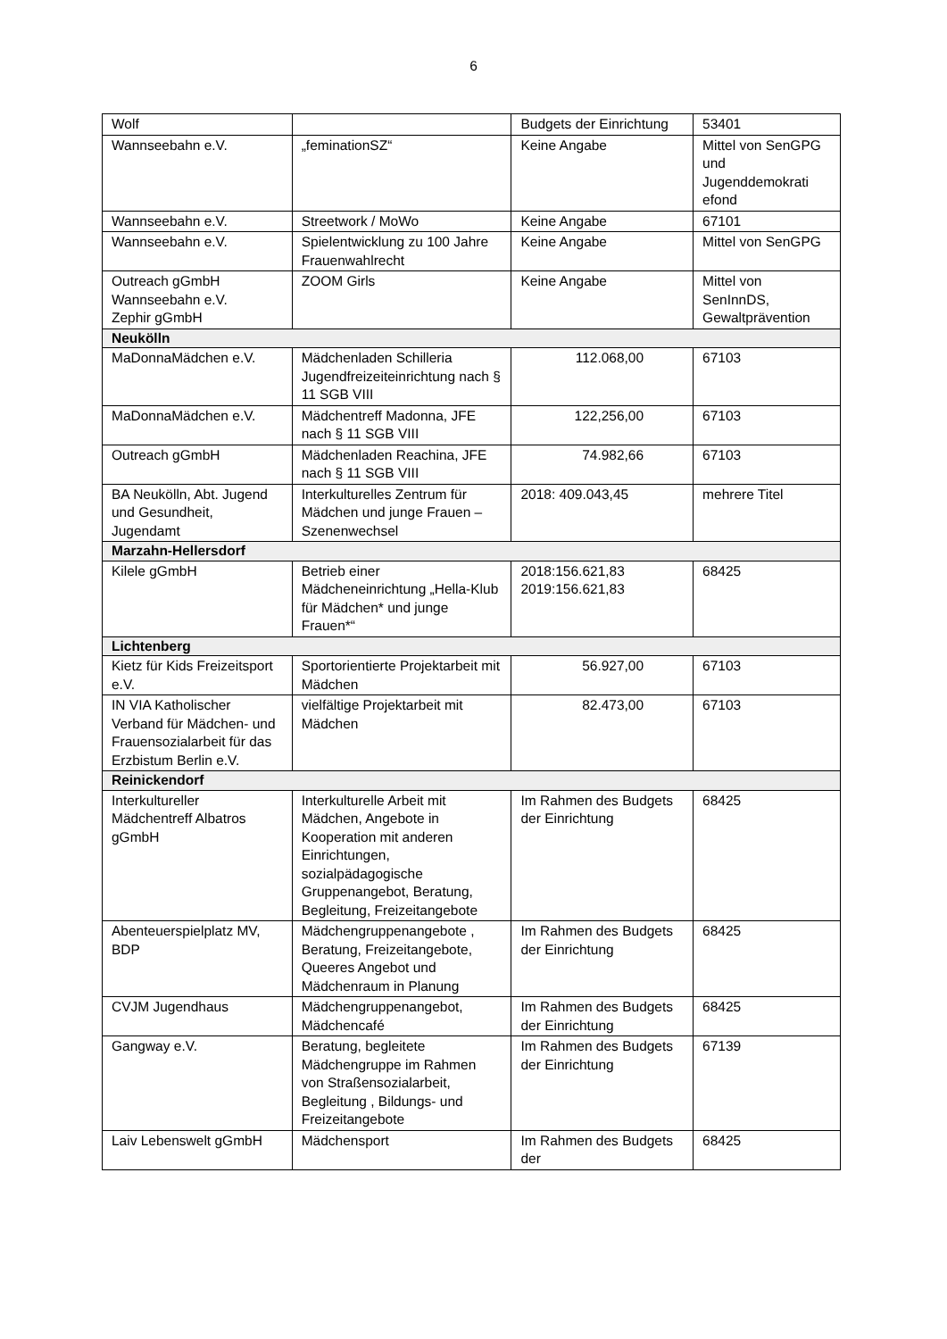6
| Wolf | | Budgets der Einrichtung | 53401 |
| Wannseebahn e.V. | „feminationSZ“ | Keine Angabe | Mittel von SenGPG und Jugenddemokrati efond |
| Wannseebahn e.V. | Streetwork / MoWo | Keine Angabe | 67101 |
| Wannseebahn e.V. | Spielentwicklung zu 100 Jahre Frauenwahlrecht | Keine Angabe | Mittel von SenGPG |
| Outreach gGmbH Wannseebahn e.V. Zephir gGmbH | ZOOM Girls | Keine Angabe | Mittel von SenInnDS, Gewaltprävention |
| Neukölln | | | |
| MaDonnaMädchen e.V. | Mädchenladen Schilleria Jugendfreizeiteinrichtung nach § 11 SGB VIII | 112.068,00 | 67103 |
| MaDonnaMädchen e.V. | Mädchentreff Madonna, JFE nach § 11 SGB VIII | 122,256,00 | 67103 |
| Outreach gGmbH | Mädchenladen Reachina, JFE nach § 11 SGB VIII | 74.982,66 | 67103 |
| BA Neukölln, Abt. Jugend und Gesundheit, Jugendamt | Interkulturelles Zentrum für Mädchen und junge Frauen – Szenenwechsel | 2018: 409.043,45 | mehrere Titel |
| Marzahn-Hellersdorf | | | |
| Kilele gGmbH | Betrieb einer Mädcheneinrichtung „Hella-Klub für Mädchen* und junge Frauen*“ | 2018:156.621,83 2019:156.621,83 | 68425 |
| Lichtenberg | | | |
| Kietz für Kids Freizeitsport e.V. | Sportorientierte Projektarbeit mit Mädchen | 56.927,00 | 67103 |
| IN VIA Katholischer Verband für Mädchen- und Frauensozialarbeit für das Erzbistum Berlin e.V. | vielfältige Projektarbeit mit Mädchen | 82.473,00 | 67103 |
| Reinickendorf | | | |
| Interkultureller Mädchentreff Albatros gGmbH | Interkulturelle Arbeit mit Mädchen, Angebote in Kooperation mit anderen Einrichtungen, sozialpädagogische Gruppenangebot, Beratung, Begleitung, Freizeitangebote | Im Rahmen des Budgets der Einrichtung | 68425 |
| Abenteuerspielplatz MV, BDP | Mädchengruppenangebote , Beratung, Freizeitangebote, Queeres Angebot und Mädchenraum in Planung | Im Rahmen des Budgets der Einrichtung | 68425 |
| CVJM Jugendhaus | Mädchengruppenangebot, Mädchencafé | Im Rahmen des Budgets der Einrichtung | 68425 |
| Gangway e.V. | Beratung, begleitete Mädchengruppe im Rahmen von Straßensozialarbeit, Begleitung , Bildungs- und Freizeitangebote | Im Rahmen des Budgets der Einrichtung | 67139 |
| Laiv Lebenswelt gGmbH | Mädchensport | Im Rahmen des Budgets der | 68425 |